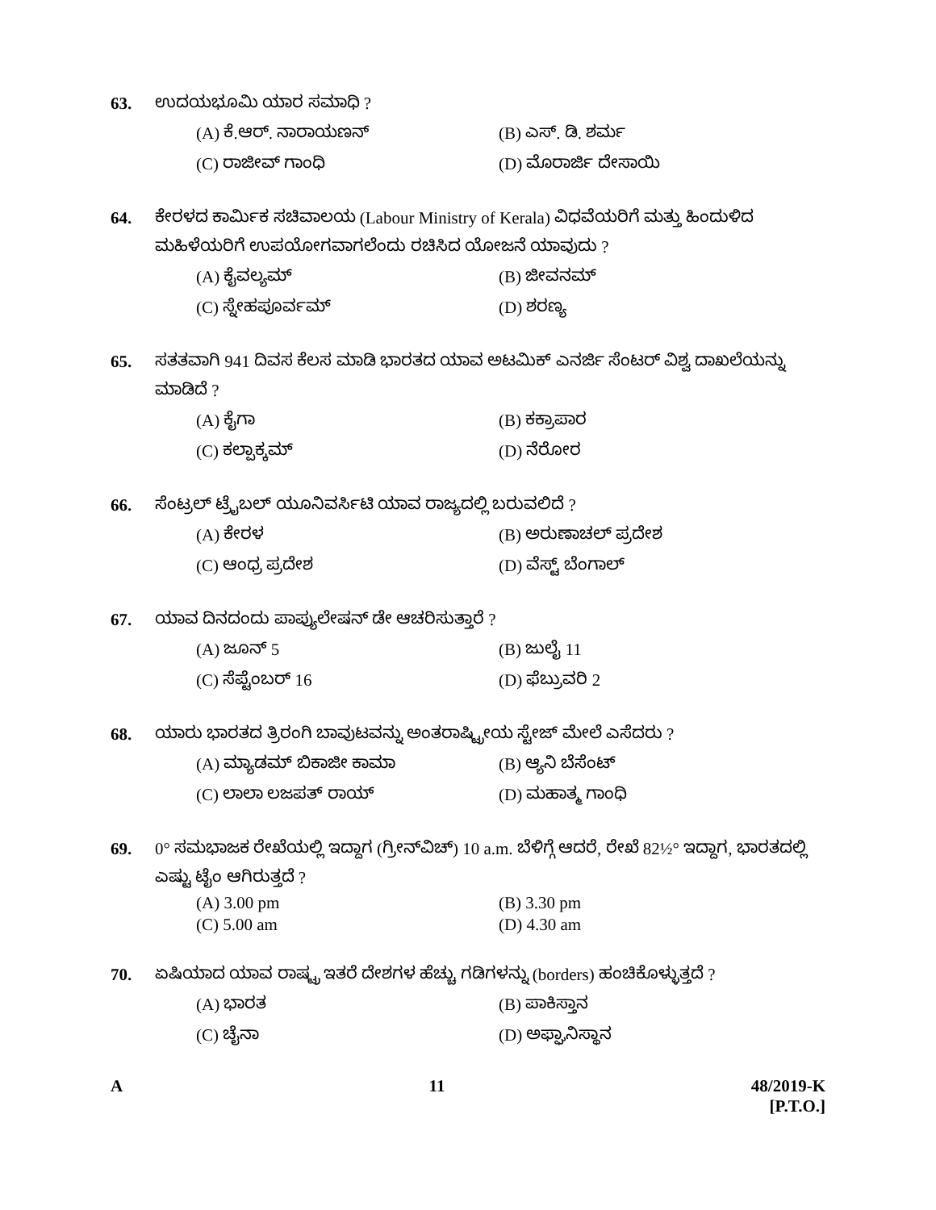63. ಉದಯಭೂಮಿ ಯಾರ ಸಮಾಧಿ ?
(A) ಕೆ.ಆರ್. ನಾರಾಯಣನ್ (B) ಎಸ್. ಡಿ. ಶರ್ಮ (C) ರಾಜೀವ್ ಗಾಂಧಿ (D) ಮೊರಾರ್ಜಿ ದೇಸಾಯಿ
64. ಕೇರಳದ ಕಾರ್ಮಿಕ ಸಚಿವಾಲಯ (Labour Ministry of Kerala) ವಿಧವೆಯರಿಗೆ ಮತ್ತು ಹಿಂದುಳಿದ ಮಹಿಳೆಯರಿಗೆ ಉಪಯೋಗವಾಗಲೆಂದು ರಚಿಸಿದ ಯೋಜನೆ ಯಾವುದು ?
(A) ಕೈವಲ್ಯಮ್ (B) ಜೀವನಮ್ (C) ಸ್ನೇಹಪೂರ್ವಮ್ (D) ಶರಣ್ಯ
65. ಸತತವಾಗಿ 941 ದಿವಸ ಕೆಲಸ ಮಾಡಿ ಭಾರತದ ಯಾವ ಅಟಮಿಕ್ ಎನರ್ಜಿ ಸೆಂಟರ್ ವಿಶ್ವ ದಾಖಲೆಯನ್ನು ಮಾಡಿದೆ ?
(A) ಕೈಗಾ (B) ಕಕ್ರಾಪಾರ (C) ಕಲ್ಪಾಕ್ಕಮ್ (D) ನೆರೋರ
66. ಸೆಂಟ್ರಲ್ ಟ್ರೈಬಲ್ ಯೂನಿವರ್ಸಿಟಿ ಯಾವ ರಾಜ್ಯದಲ್ಲಿ ಬರುವಲಿದೆ ?
(A) ಕೇರಳ (B) ಅರುಣಾಚಲ್ ಪ್ರದೇಶ (C) ಆಂಧ್ರ ಪ್ರದೇಶ (D) ವೆಸ್ಟ್ ಬೆಂಗಾಲ್
67. ಯಾವ ದಿನದಂದು ಪಾಪ್ಯುಲೇಷನ್ ಡೇ ಆಚರಿಸುತ್ತಾರೆ ?
(A) ಜೂನ್ 5 (B) ಜುಲೈ 11 (C) ಸೆಪ್ಟೆಂಬರ್ 16 (D) ಫೆಬ್ರುವರಿ 2
68. ಯಾರು ಭಾರತದ ತ್ರಿರಂಗಿ ಬಾವುಟವನ್ನು ಅಂತರಾಷ್ಟ್ರೀಯ ಸ್ಟೇಜ್ ಮೇಲೆ ಎಸೆದರು ?
(A) ಮ್ಯಾಡಮ್ ಬಿಕಾಜೀ ಕಾಮಾ (B) ಆ್ಯನಿ ಬೆಸೆಂಟ್ (C) ಲಾಲಾ ಲಜಪತ್ ರಾಯ್ (D) ಮಹಾತ್ಮ ಗಾಂಧಿ
69. 0° ಸಮಭಾಜಕ ರೇಖೆಯಲ್ಲಿ ಇದ್ದಾಗ (ಗ್ರೀನ್‌ವಿಚ್) 10 a.m. ಬೆಳಿಗ್ಗೆ ಆದರೆ, ರೇಖೆ 82½° ಇದ್ದಾಗ, ಭಾರತದಲ್ಲಿ ಎಷ್ಟು ಟೈಂ ಆಗಿರುತ್ತದೆ ?
(A) 3.00 pm (B) 3.30 pm (C) 5.00 am (D) 4.30 am
70. ಏಷಿಯಾದ ಯಾವ ರಾಷ್ಟ್ರ ಇತರೆ ದೇಶಗಳ ಹೆಚ್ಚು ಗಡಿಗಳನ್ನು (borders) ಹಂಚಿಕೊಳ್ಳುತ್ತದೆ ?
(A) ಭಾರತ (B) ಪಾಕಿಸ್ತಾನ (C) ಚೈನಾ (D) ಅಫ್ಘಾನಿಸ್ಥಾನ
A 11 48/2019-K
[P.T.O.]